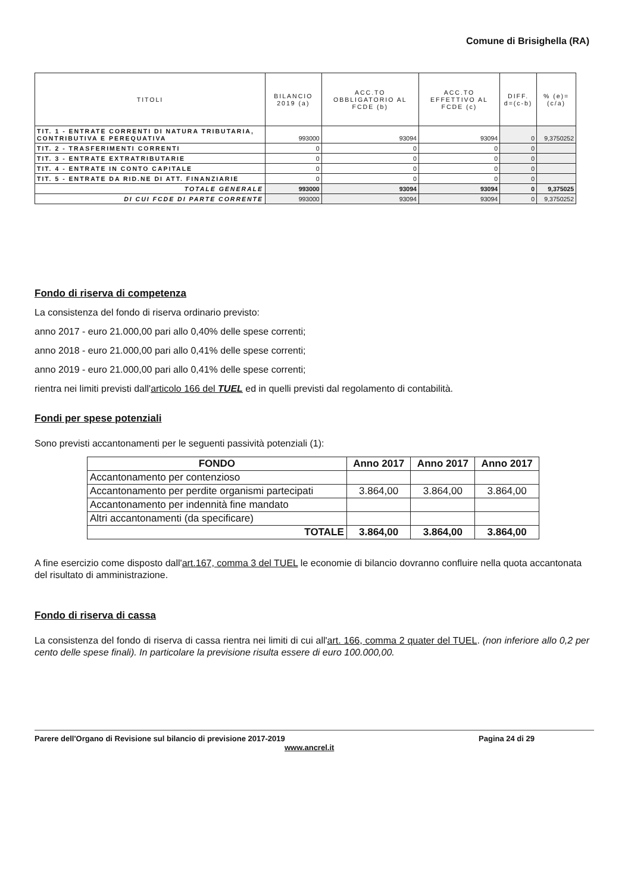Comune di Brisighella (RA)
| TITOLI | BILANCIO 2019 (a) | ACC.TO OBBLIGATORIO AL FCDE (b) | ACC.TO EFFETTIVO AL FCDE (c) | DIFF. d=(c-b) | % (e)=(c/a) |
| --- | --- | --- | --- | --- | --- |
| TIT. 1 - ENTRATE CORRENTI DI NATURA TRIBUTARIA, CONTRIBUTIVA E PEREQUATIVA | 993000 | 93094 | 93094 | 0 | 9,3750252 |
| TIT. 2 - TRASFERIMENTI CORRENTI | 0 | 0 | 0 | 0 | |
| TIT. 3 - ENTRATE EXTRATRIBUTARIE | 0 | 0 | 0 | 0 | |
| TIT. 4 - ENTRATE IN CONTO CAPITALE | 0 | 0 | 0 | 0 | |
| TIT. 5 - ENTRATE DA RID.NE DI ATT. FINANZIARIE | 0 | 0 | 0 | 0 | |
| TOTALE GENERALE | 993000 | 93094 | 93094 | 0 | 9,375025 |
| DI CUI FCDE DI PARTE CORRENTE | 993000 | 93094 | 93094 | 0 | 9,3750252 |
Fondo di riserva di competenza
La consistenza del fondo di riserva ordinario previsto:
anno 2017 - euro 21.000,00 pari allo 0,40% delle spese correnti;
anno 2018 - euro 21.000,00 pari allo 0,41% delle spese correnti;
anno 2019 - euro 21.000,00 pari allo 0,41% delle spese correnti;
rientra nei limiti previsti dall'articolo 166 del TUEL ed in quelli previsti dal regolamento di contabilità.
Fondi per spese potenziali
Sono previsti accantonamenti per le seguenti passività potenziali (1):
| FONDO | Anno 2017 | Anno 2017 | Anno 2017 |
| --- | --- | --- | --- |
| Accantonamento per contenzioso | | | |
| Accantonamento per perdite organismi partecipati | 3.864,00 | 3.864,00 | 3.864,00 |
| Accantonamento per indennità fine mandato | | | |
| Altri accantonamenti (da specificare) | | | |
| TOTALE | 3.864,00 | 3.864,00 | 3.864,00 |
A fine esercizio come disposto dall'art.167, comma 3 del TUEL le economie di bilancio dovranno confluire nella quota accantonata del risultato di amministrazione.
Fondo di riserva di cassa
La consistenza del fondo di riserva di cassa rientra nei limiti di cui all'art. 166, comma 2 quater del TUEL. (non inferiore allo 0,2 per cento delle spese finali). In particolare la previsione risulta essere di euro 100.000,00.
Parere dell'Organo di Revisione sul bilancio di previsione 2017-2019
www.ancrel.it
Pagina 24 di 29